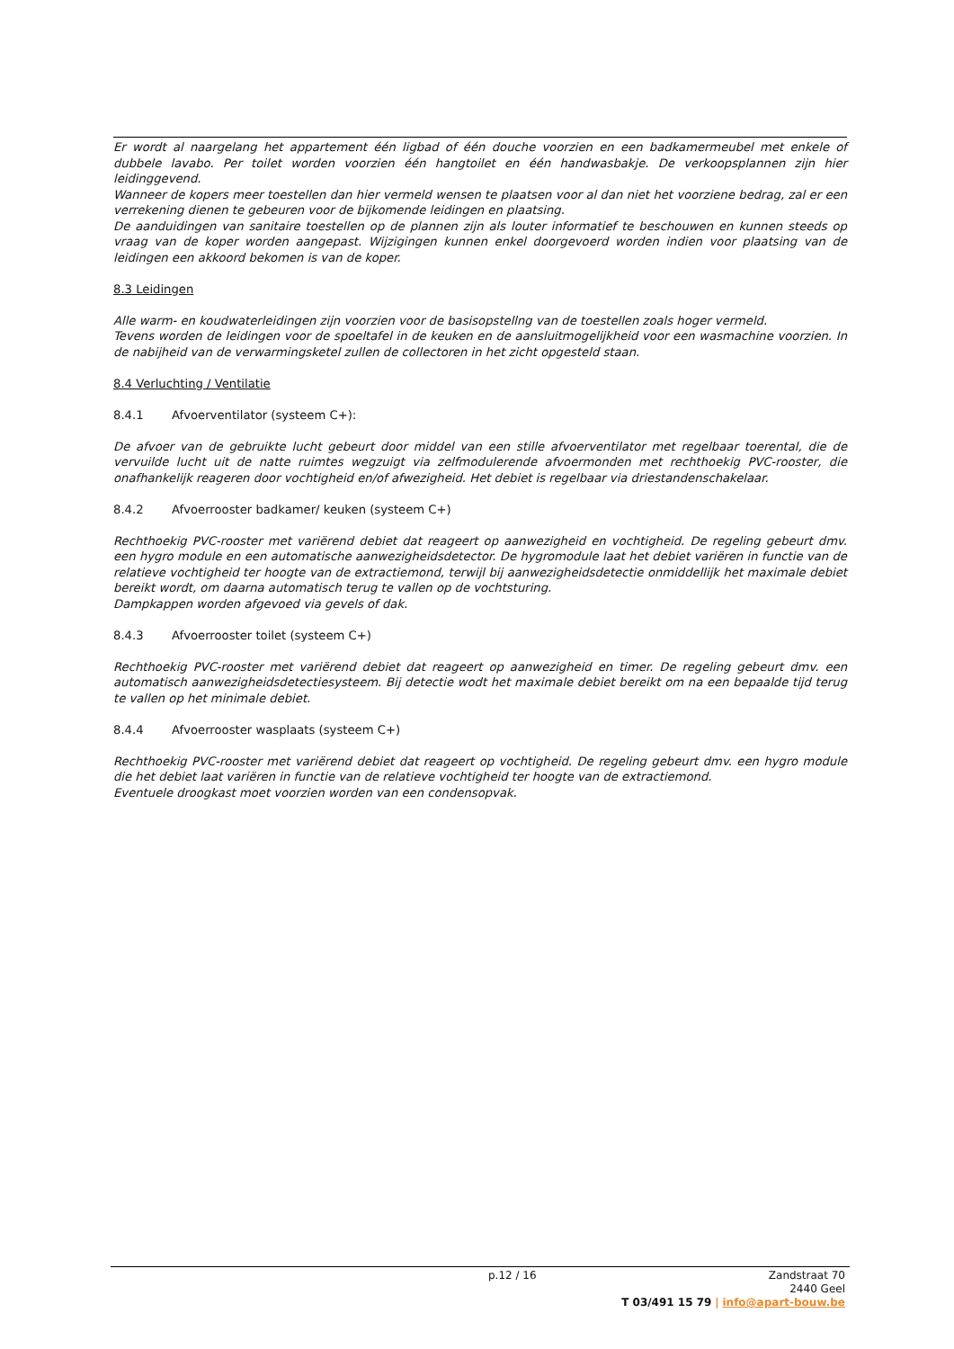Er wordt al naargelang het appartement één ligbad of één douche voorzien en een badkamermeubel met enkele of dubbele lavabo. Per toilet worden voorzien één hangtoilet en één handwasbakje. De verkoopsplannen zijn hier leidinggevend.
Wanneer de kopers meer toestellen dan hier vermeld wensen te plaatsen voor al dan niet het voorziene bedrag, zal er een verrekening dienen te gebeuren voor de bijkomende leidingen en plaatsing.
De aanduidingen van sanitaire toestellen op de plannen zijn als louter informatief te beschouwen en kunnen steeds op vraag van de koper worden aangepast. Wijzigingen kunnen enkel doorgevoerd worden indien voor plaatsing van de leidingen een akkoord bekomen is van de koper.
8.3 Leidingen
Alle warm- en koudwaterleidingen zijn voorzien voor de basisopstellng van de toestellen zoals hoger vermeld.
Tevens worden de leidingen voor de spoeltafel in de keuken en de aansluitmogelijkheid voor een wasmachine voorzien. In de nabijheid van de verwarmingsketel zullen de collectoren in het zicht opgesteld staan.
8.4 Verluchting / Ventilatie
8.4.1 Afvoerventilator (systeem C+):
De afvoer van de gebruikte lucht gebeurt door middel van een stille afvoerventilator met regelbaar toerental, die de vervuilde lucht uit de natte ruimtes wegzuigt via zelfmodulerende afvoermonden met rechthoekig PVC-rooster, die onafhankelijk reageren door vochtigheid en/of afwezigheid. Het debiet is regelbaar via driestandenschakelaar.
8.4.2 Afvoerrooster badkamer/ keuken (systeem C+)
Rechthoekig PVC-rooster met variërend debiet dat reageert op aanwezigheid en vochtigheid. De regeling gebeurt dmv. een hygro module en een automatische aanwezigheidsdetector. De hygromodule laat het debiet variëren in functie van de relatieve vochtigheid ter hoogte van de extractiemond, terwijl bij aanwezigheidsdetectie onmiddellijk het maximale debiet bereikt wordt, om daarna automatisch terug te vallen op de vochtsturing.
Dampkappen worden afgevoed via gevels of dak.
8.4.3 Afvoerrooster toilet (systeem C+)
Rechthoekig PVC-rooster met variërend debiet dat reageert op aanwezigheid en timer. De regeling gebeurt dmv. een automatisch aanwezigheidsdetectiesysteem. Bij detectie wodt het maximale debiet bereikt om na een bepaalde tijd terug te vallen op het minimale debiet.
8.4.4 Afvoerrooster wasplaats (systeem C+)
Rechthoekig PVC-rooster met variërend debiet dat reageert op vochtigheid. De regeling gebeurt dmv. een hygro module die het debiet laat variëren in functie van de relatieve vochtigheid ter hoogte van de extractiemond.
Eventuele droogkast moet voorzien worden van een condensopvak.
p.12 / 16
Zandstraat 70
2440 Geel
T 03/491 15 79 | info@apart-bouw.be